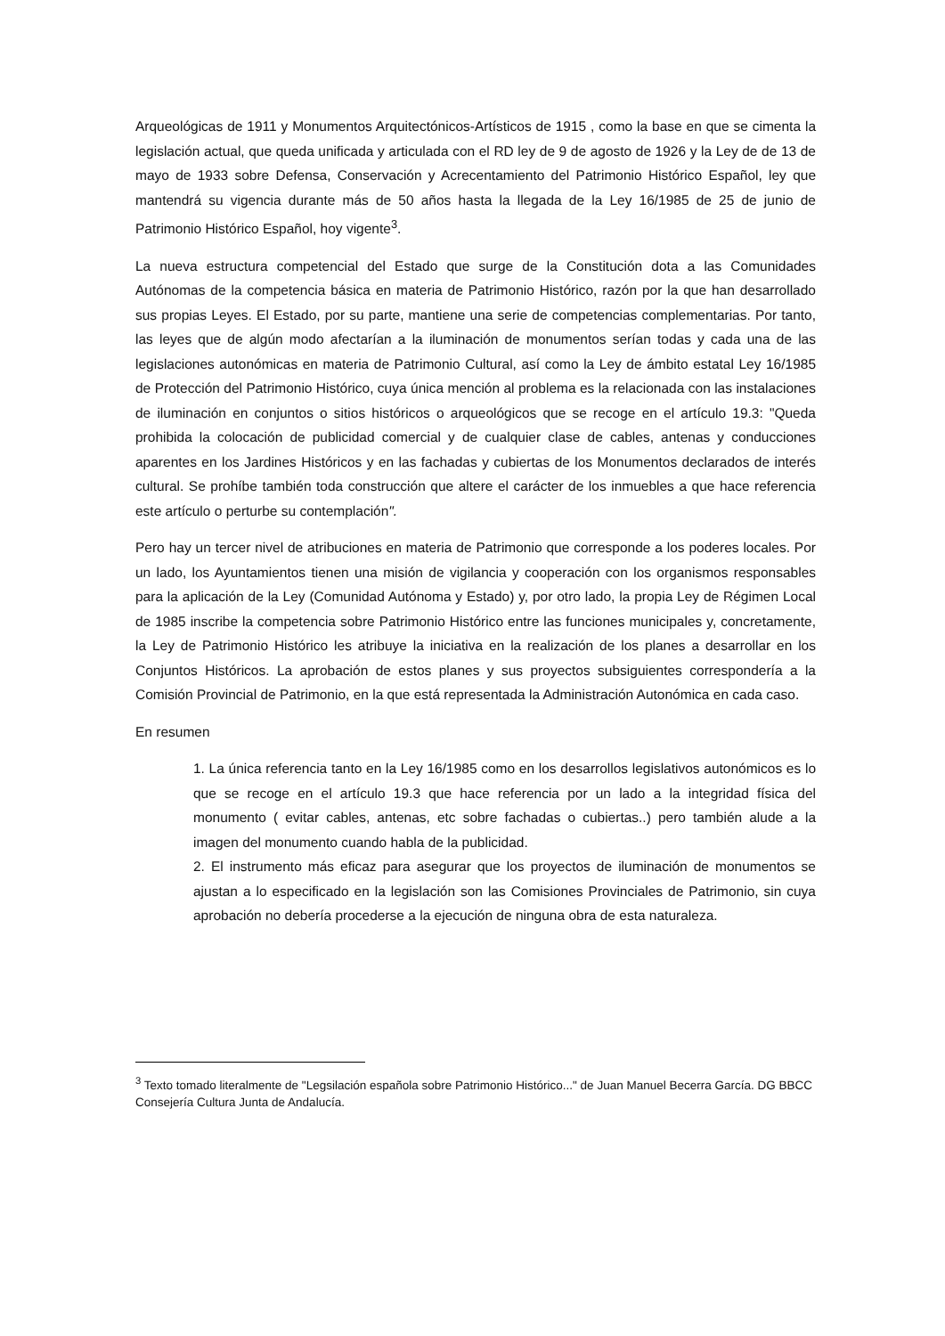Arqueológicas de 1911 y Monumentos Arquitectónicos-Artísticos de 1915 , como la base en que se cimenta la legislación actual, que queda unificada y articulada con el RD ley de 9 de agosto de 1926 y la Ley de de 13 de mayo de 1933 sobre Defensa, Conservación y Acrecentamiento del Patrimonio Histórico Español, ley que mantendrá su vigencia durante más de 50 años hasta la llegada de la Ley 16/1985 de 25 de junio de Patrimonio Histórico Español, hoy vigente<sup>3</sup>.
La nueva estructura competencial del Estado que surge de la Constitución dota a las Comunidades Autónomas de la competencia básica en materia de Patrimonio Histórico, razón por la que han desarrollado sus propias Leyes. El Estado, por su parte, mantiene una serie de competencias complementarias. Por tanto, las leyes que de algún modo afectarían a la iluminación de monumentos serían todas y cada una de las legislaciones autonómicas en materia de Patrimonio Cultural, así como la Ley de ámbito estatal Ley 16/1985 de Protección del Patrimonio Histórico, cuya única mención al problema es la relacionada con las instalaciones de iluminación en conjuntos o sitios históricos o arqueológicos que se recoge en el artículo 19.3: "Queda prohibida la colocación de publicidad comercial y de cualquier clase de cables, antenas y conducciones aparentes en los Jardines Históricos y en las fachadas y cubiertas de los Monumentos declarados de interés cultural. Se prohíbe también toda construcción que altere el carácter de los inmuebles a que hace referencia este artículo o perturbe su contemplación".
Pero hay un tercer nivel de atribuciones en materia de Patrimonio que corresponde a los poderes locales. Por un lado, los Ayuntamientos tienen una misión de vigilancia y cooperación con los organismos responsables para la aplicación de la Ley (Comunidad Autónoma y Estado) y, por otro lado, la propia Ley de Régimen Local de 1985 inscribe la competencia sobre Patrimonio Histórico entre las funciones municipales y, concretamente, la Ley de Patrimonio Histórico les atribuye la iniciativa en la realización de los planes a desarrollar en los Conjuntos Históricos. La aprobación de estos planes y sus proyectos subsiguientes correspondería a la Comisión Provincial de Patrimonio, en la que está representada la Administración Autonómica en cada caso.
En resumen
1. La única referencia tanto en la Ley 16/1985 como en los desarrollos legislativos autonómicos es lo que se recoge en el artículo 19.3 que hace referencia por un lado a la integridad física del monumento ( evitar cables, antenas, etc sobre fachadas o cubiertas..) pero también alude a la imagen del monumento cuando habla de la publicidad.
2. El instrumento más eficaz para asegurar que los proyectos de iluminación de monumentos se ajustan a lo especificado en la legislación son las Comisiones Provinciales de Patrimonio, sin cuya aprobación no debería procederse a la ejecución de ninguna obra de esta naturaleza.
<sup>3</sup> Texto tomado literalmente de "Legsilación española sobre Patrimonio Histórico..." de Juan Manuel Becerra García. DG BBCC Consejería Cultura Junta de Andalucía.